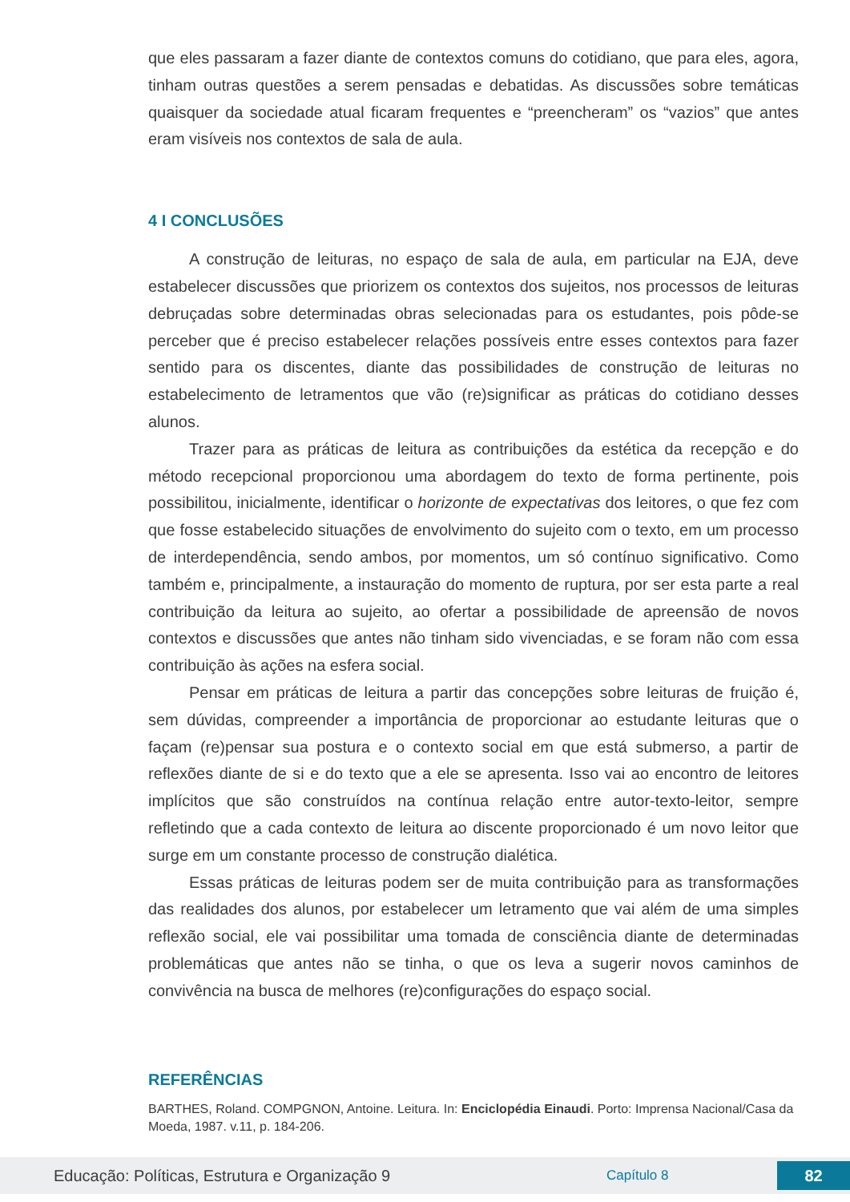que eles passaram a fazer diante de contextos comuns do cotidiano, que para eles, agora, tinham outras questões a serem pensadas e debatidas. As discussões sobre temáticas quaisquer da sociedade atual ficaram frequentes e “preencheram” os “vazios” que antes eram visíveis nos contextos de sala de aula.
4 I CONCLUSÕES
A construção de leituras, no espaço de sala de aula, em particular na EJA, deve estabelecer discussões que priorizem os contextos dos sujeitos, nos processos de leituras debruçadas sobre determinadas obras selecionadas para os estudantes, pois pôde-se perceber que é preciso estabelecer relações possíveis entre esses contextos para fazer sentido para os discentes, diante das possibilidades de construção de leituras no estabelecimento de letramentos que vão (re)significar as práticas do cotidiano desses alunos.
Trazer para as práticas de leitura as contribuições da estética da recepção e do método recepcional proporcionou uma abordagem do texto de forma pertinente, pois possibilitou, inicialmente, identificar o horizonte de expectativas dos leitores, o que fez com que fosse estabelecido situações de envolvimento do sujeito com o texto, em um processo de interdependência, sendo ambos, por momentos, um só contínuo significativo. Como também e, principalmente, a instauração do momento de ruptura, por ser esta parte a real contribuição da leitura ao sujeito, ao ofertar a possibilidade de apreensão de novos contextos e discussões que antes não tinham sido vivenciadas, e se foram não com essa contribuição às ações na esfera social.
Pensar em práticas de leitura a partir das concepções sobre leituras de fruição é, sem dúvidas, compreender a importância de proporcionar ao estudante leituras que o façam (re)pensar sua postura e o contexto social em que está submerso, a partir de reflexões diante de si e do texto que a ele se apresenta. Isso vai ao encontro de leitores implícitos que são construídos na contínua relação entre autor-texto-leitor, sempre refletindo que a cada contexto de leitura ao discente proporcionado é um novo leitor que surge em um constante processo de construção dialética.
Essas práticas de leituras podem ser de muita contribuição para as transformações das realidades dos alunos, por estabelecer um letramento que vai além de uma simples reflexão social, ele vai possibilitar uma tomada de consciência diante de determinadas problemáticas que antes não se tinha, o que os leva a sugerir novos caminhos de convivência na busca de melhores (re)configurações do espaço social.
REFERÊNCIAS
BARTHES, Roland. COMPGNON, Antoine. Leitura. In: Enciclopédia Einaudi. Porto: Imprensa Nacional/Casa da Moeda, 1987. v.11, p. 184-206.
Educação: Políticas, Estrutura e Organização 9 Capítulo 8 82